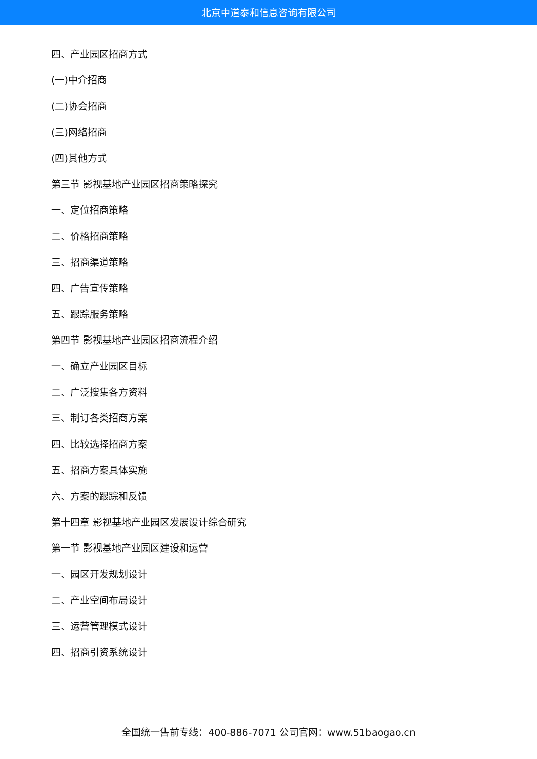北京中道泰和信息咨询有限公司
四、产业园区招商方式
(一)中介招商
(二)协会招商
(三)网络招商
(四)其他方式
第三节 影视基地产业园区招商策略探究
一、定位招商策略
二、价格招商策略
三、招商渠道策略
四、广告宣传策略
五、跟踪服务策略
第四节 影视基地产业园区招商流程介绍
一、确立产业园区目标
二、广泛搜集各方资料
三、制订各类招商方案
四、比较选择招商方案
五、招商方案具体实施
六、方案的跟踪和反馈
第十四章 影视基地产业园区发展设计综合研究
第一节 影视基地产业园区建设和运营
一、园区开发规划设计
二、产业空间布局设计
三、运营管理模式设计
四、招商引资系统设计
全国统一售前专线：400-886-7071 公司官网：www.51baogao.cn